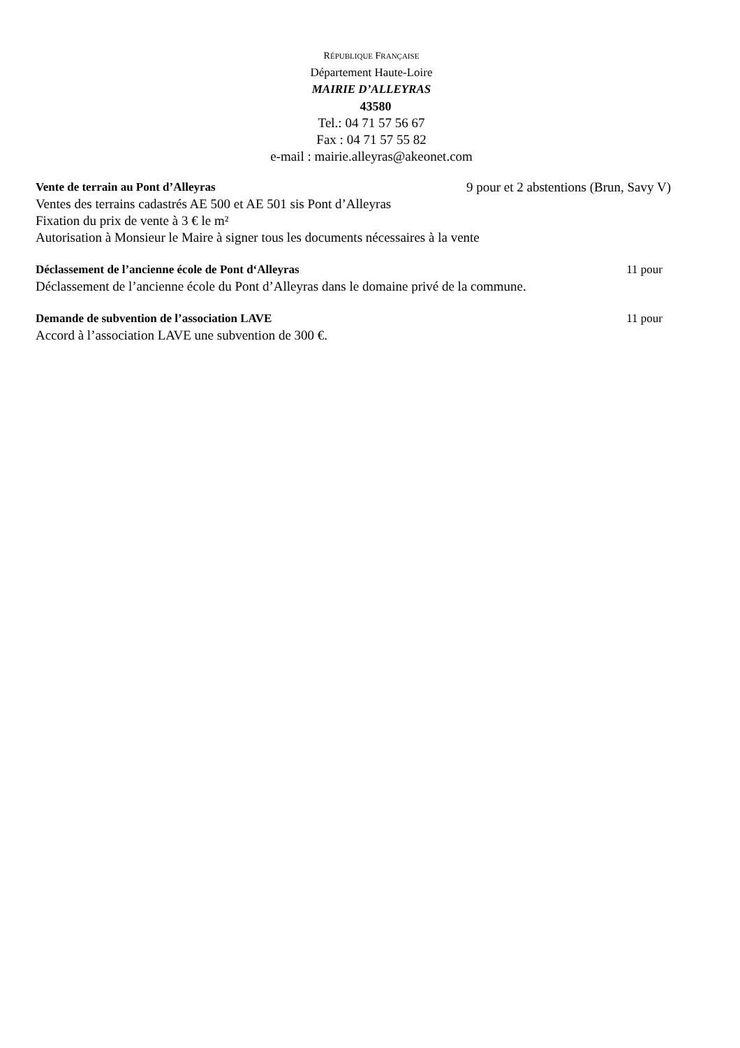RÉPUBLIQUE FRANÇAISE
Département Haute-Loire
MAIRIE D’ALLEYRAS
43580
Tel.: 04 71 57 56 67
Fax : 04 71 57 55 82
e-mail : mairie.alleyras@akeonet.com
Vente de terrain au Pont d’Alleyras 9 pour et 2 abstentions (Brun, Savy V)
Ventes des terrains cadastrés AE 500 et AE 501 sis Pont d’Alleyras
Fixation du prix de vente à 3 € le m²
Autorisation à Monsieur le Maire à signer tous les documents nécessaires à la vente
Déclassement de l’ancienne école de Pont d‘Alleyras 11 pour
Déclassement de l’ancienne école du Pont d’Alleyras dans le domaine privé de la commune.
Demande de subvention de l’association LAVE 11 pour
Accord à l’association LAVE une subvention de 300 €.